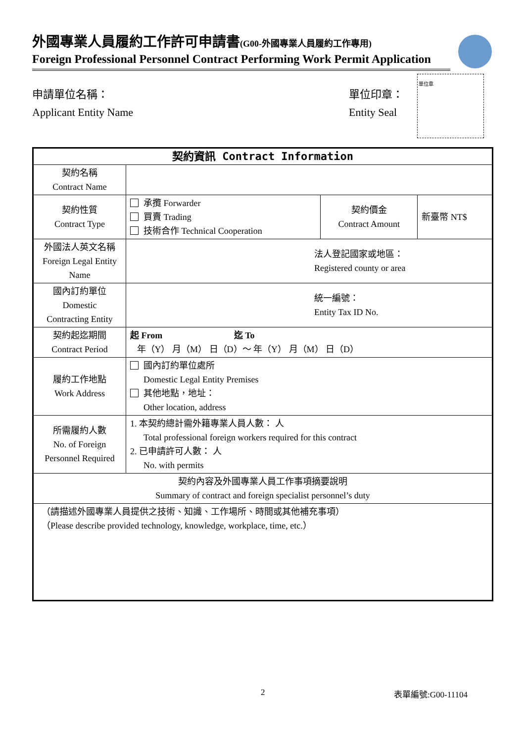外國專業人員履約工作許可申請書(G00-外國專業人員履約工作專用)
Foreign Professional Personnel Contract Performing Work Permit Application
申請單位名稱：
Applicant Entity Name
單位印章：
Entity Seal
單位章
| 契約資訊 Contract Information | | | |
| --- | --- | --- | --- |
| 契約名稱 Contract Name | | | |
| 契約性質 Contract Type | 承攬 Forwarder 買賣 Trading 技術合作 Technical Cooperation | 契約價金 Contract Amount | 新臺幣 NT$ |
| 外國法人英文名稱 Foreign Legal Entity Name | 法人登記國家或地區： Registered county or area | | |
| 國內訂約單位 Domestic Contracting Entity | 統一編號： Entity Tax ID No. | | |
| 契約起迄期間 Contract Period | 起 From 迄 To 年（Y） 月（M） 日（D）～ 年（Y） 月（M） 日（D） | | |
| 履約工作地點 Work Address | 國內訂約單位處所 Domestic Legal Entity Premises 其他地點，地址： Other location, address | | |
| 所需履約人數 No. of Foreign Personnel Required | 1. 本契約總計需外籍專業人員人數： 人 Total professional foreign workers required for this contract 2. 已申請許可人數： 人 No. with permits | | |
| 契約內容及外國專業人員工作事項摘要說明 Summary of contract and foreign specialist personnel’s duty | | | |
| （請描述外國專業人員提供之技術、知識、工作場所、時間或其他補充事項） （Please describe provided technology, knowledge, workplace, time, etc.） | | | |
2 表單編號:G00-11104